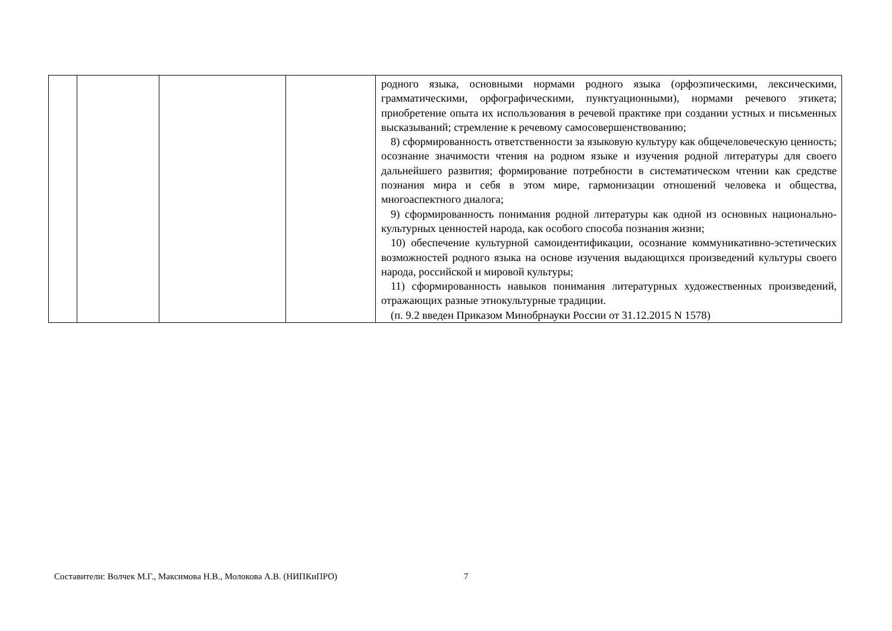| | | | | родного языка, основными нормами родного языка (орфоэпическими, лексическими, грамматическими, орфографическими, пунктуационными), нормами речевого этикета; приобретение опыта их использования в речевой практике при создании устных и письменных высказываний; стремление к речевому самосовершенствованию; 8) сформированность ответственности за языковую культуру как общечеловеческую ценность; осознание значимости чтения на родном языке и изучения родной литературы для своего дальнейшего развития; формирование потребности в систематическом чтении как средстве познания мира и себя в этом мире, гармонизации отношений человека и общества, многоаспектного диалога; 9) сформированность понимания родной литературы как одной из основных национально-культурных ценностей народа, как особого способа познания жизни; 10) обеспечение культурной самоидентификации, осознание коммуникативно-эстетических возможностей родного языка на основе изучения выдающихся произведений культуры своего народа, российской и мировой культуры; 11) сформированность навыков понимания литературных художественных произведений, отражающих разные этнокультурные традиции. (п. 9.2 введен Приказом Минобрнауки России от 31.12.2015 N 1578) |
Составители: Волчек М.Г., Максимова Н.В., Молокова А.В. (НИПКиПРО)
7